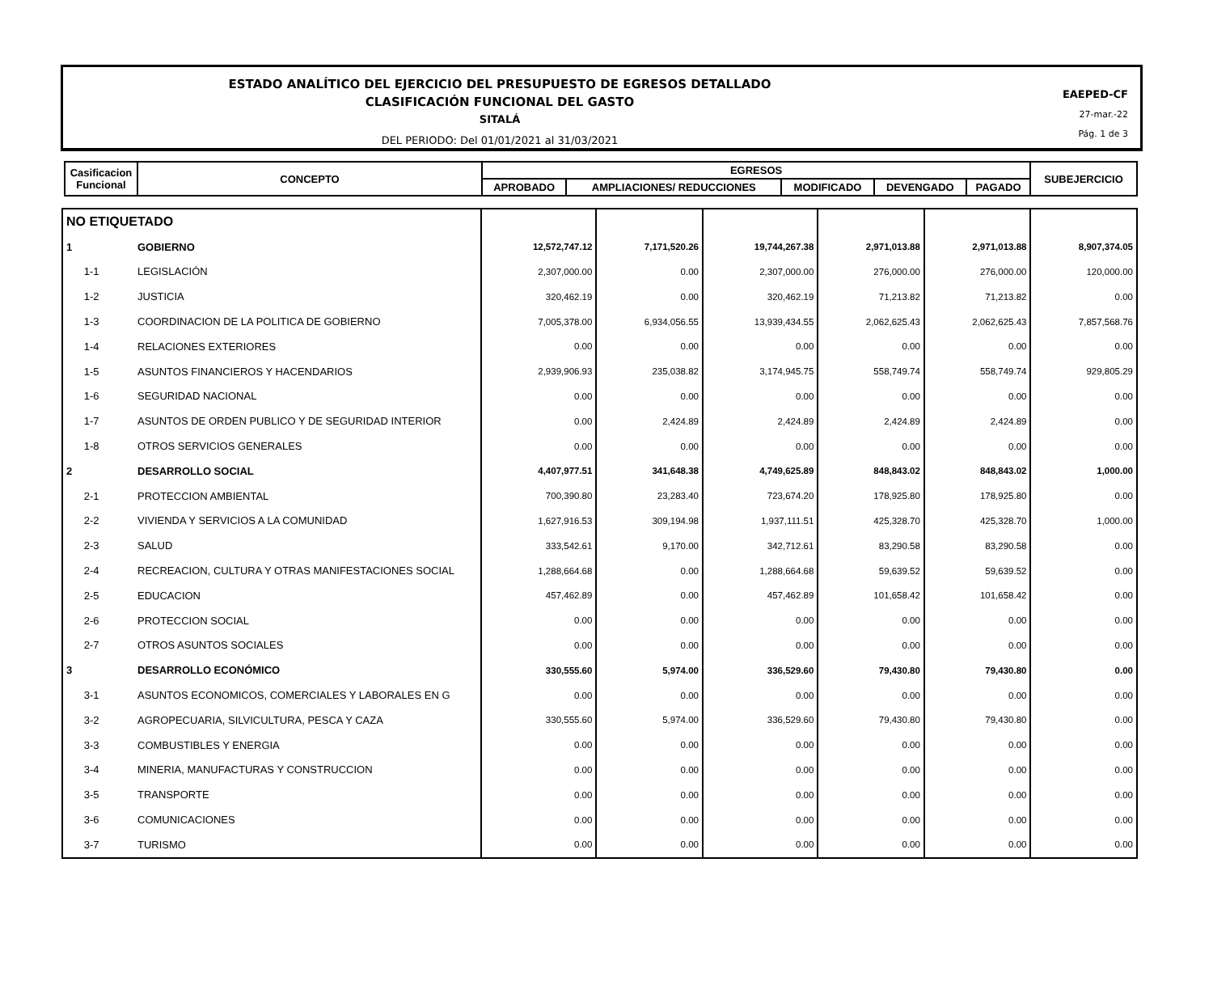ESTADO ANALÍTICO DEL EJERCICIO DEL PRESUPUESTO DE EGRESOS DETALLADO
CLASIFICACIÓN FUNCIONAL DEL GASTO
SITALÁ
DEL PERIODO: Del 01/01/2021 al 31/03/2021
EAEPED-CF
27-mar.-22
Pág. 1 de 3
| Casificacion Funcional | CONCEPTO | EGRESOS | | | | | SUBEJERCICIO |
| --- | --- | --- | --- | --- | --- | --- | --- |
| | | APROBADO | AMPLIACIONES/ REDUCCIONES | MODIFICADO | DEVENGADO | PAGADO | |
| NO ETIQUETADO | | | | | | | |
| 1 | GOBIERNO | 12,572,747.12 | 7,171,520.26 | 19,744,267.38 | 2,971,013.88 | 2,971,013.88 | 8,907,374.05 |
| 1-1 | LEGISLACIÓN | 2,307,000.00 | 0.00 | 2,307,000.00 | 276,000.00 | 276,000.00 | 120,000.00 |
| 1-2 | JUSTICIA | 320,462.19 | 0.00 | 320,462.19 | 71,213.82 | 71,213.82 | 0.00 |
| 1-3 | COORDINACION DE LA POLITICA DE GOBIERNO | 7,005,378.00 | 6,934,056.55 | 13,939,434.55 | 2,062,625.43 | 2,062,625.43 | 7,857,568.76 |
| 1-4 | RELACIONES EXTERIORES | 0.00 | 0.00 | 0.00 | 0.00 | 0.00 | 0.00 |
| 1-5 | ASUNTOS FINANCIEROS Y HACENDARIOS | 2,939,906.93 | 235,038.82 | 3,174,945.75 | 558,749.74 | 558,749.74 | 929,805.29 |
| 1-6 | SEGURIDAD NACIONAL | 0.00 | 0.00 | 0.00 | 0.00 | 0.00 | 0.00 |
| 1-7 | ASUNTOS DE ORDEN PUBLICO Y DE SEGURIDAD INTERIOR | 0.00 | 2,424.89 | 2,424.89 | 2,424.89 | 2,424.89 | 0.00 |
| 1-8 | OTROS SERVICIOS GENERALES | 0.00 | 0.00 | 0.00 | 0.00 | 0.00 | 0.00 |
| 2 | DESARROLLO SOCIAL | 4,407,977.51 | 341,648.38 | 4,749,625.89 | 848,843.02 | 848,843.02 | 1,000.00 |
| 2-1 | PROTECCION AMBIENTAL | 700,390.80 | 23,283.40 | 723,674.20 | 178,925.80 | 178,925.80 | 0.00 |
| 2-2 | VIVIENDA Y SERVICIOS A LA COMUNIDAD | 1,627,916.53 | 309,194.98 | 1,937,111.51 | 425,328.70 | 425,328.70 | 1,000.00 |
| 2-3 | SALUD | 333,542.61 | 9,170.00 | 342,712.61 | 83,290.58 | 83,290.58 | 0.00 |
| 2-4 | RECREACION, CULTURA Y OTRAS MANIFESTACIONES SOCIAL | 1,288,664.68 | 0.00 | 1,288,664.68 | 59,639.52 | 59,639.52 | 0.00 |
| 2-5 | EDUCACION | 457,462.89 | 0.00 | 457,462.89 | 101,658.42 | 101,658.42 | 0.00 |
| 2-6 | PROTECCION SOCIAL | 0.00 | 0.00 | 0.00 | 0.00 | 0.00 | 0.00 |
| 2-7 | OTROS ASUNTOS SOCIALES | 0.00 | 0.00 | 0.00 | 0.00 | 0.00 | 0.00 |
| 3 | DESARROLLO ECONÓMICO | 330,555.60 | 5,974.00 | 336,529.60 | 79,430.80 | 79,430.80 | 0.00 |
| 3-1 | ASUNTOS ECONOMICOS, COMERCIALES Y LABORALES EN G | 0.00 | 0.00 | 0.00 | 0.00 | 0.00 | 0.00 |
| 3-2 | AGROPECUARIA, SILVICULTURA, PESCA Y CAZA | 330,555.60 | 5,974.00 | 336,529.60 | 79,430.80 | 79,430.80 | 0.00 |
| 3-3 | COMBUSTIBLES Y ENERGIA | 0.00 | 0.00 | 0.00 | 0.00 | 0.00 | 0.00 |
| 3-4 | MINERIA, MANUFACTURAS Y CONSTRUCCION | 0.00 | 0.00 | 0.00 | 0.00 | 0.00 | 0.00 |
| 3-5 | TRANSPORTE | 0.00 | 0.00 | 0.00 | 0.00 | 0.00 | 0.00 |
| 3-6 | COMUNICACIONES | 0.00 | 0.00 | 0.00 | 0.00 | 0.00 | 0.00 |
| 3-7 | TURISMO | 0.00 | 0.00 | 0.00 | 0.00 | 0.00 | 0.00 |